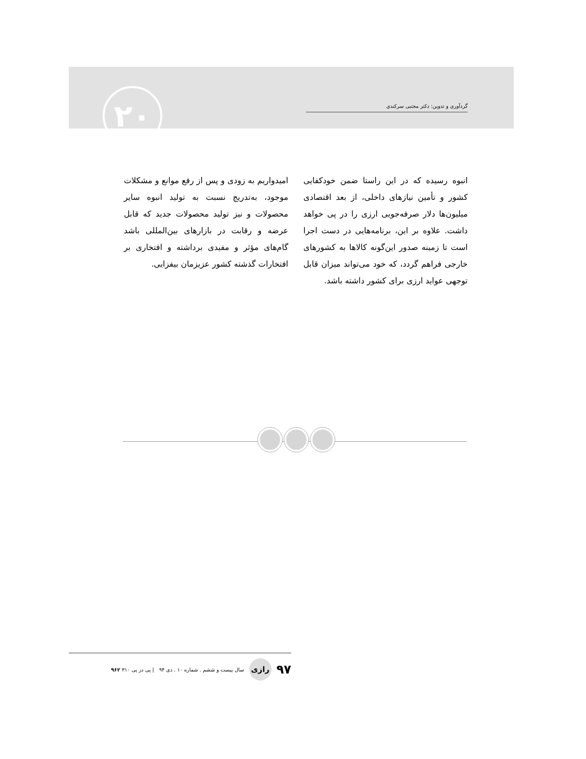۲۰ گردآوری و تدوین: دکتر مجتبی سرکندی
انبوه رسیده که در این راستا ضمن خودکفایی کشور و تأمین نیازهای داخلی، از بعد اقتصادی میلیون‌ها دلار صرفه‌جویی ارزی را در پی خواهد داشت. علاوه بر این، برنامه‌هایی در دست اجرا است تا زمینه صدور این‌گونه کالاها به کشورهای خارجی فراهم گردد، که خود می‌تواند میزان قابل توجهی عواید ارزی برای کشور داشته باشد.
امیدواریم به زودی و پس از رفع موانع و مشکلات موجود، به‌تدریج نسبت به تولید انبوه سایر محصولات و نیز تولید محصولات جدید که قابل عرضه و رقابت در بازارهای بین‌المللی باشد گام‌های مؤثر و مفیدی برداشته و افتخاری بر افتخارات گذشته کشور عزیزمان بیفزایی.
۹۷ رازی سال بیست و ششم . شماره ۱۰ . دی ۹۴ | پی در پی ۳۱۰ ۹۶۲